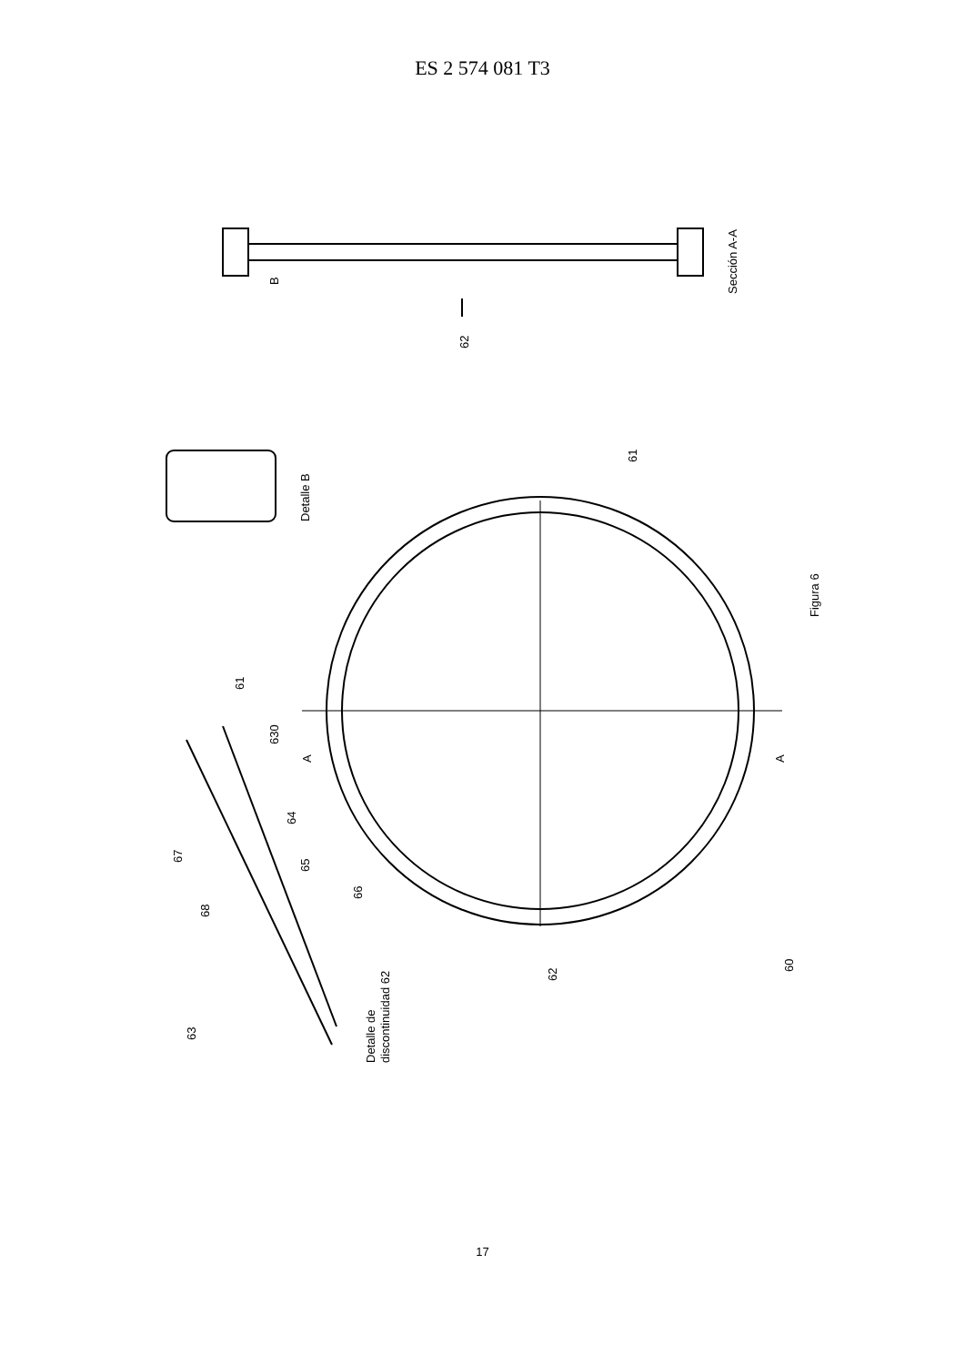ES 2 574 081 T3
62
Sección A-A
B
Detalle B
61
Figura 6
61
630
A
A
64
67
65
66
68
62
60
63
Detalle de
discontinuidad 62
17